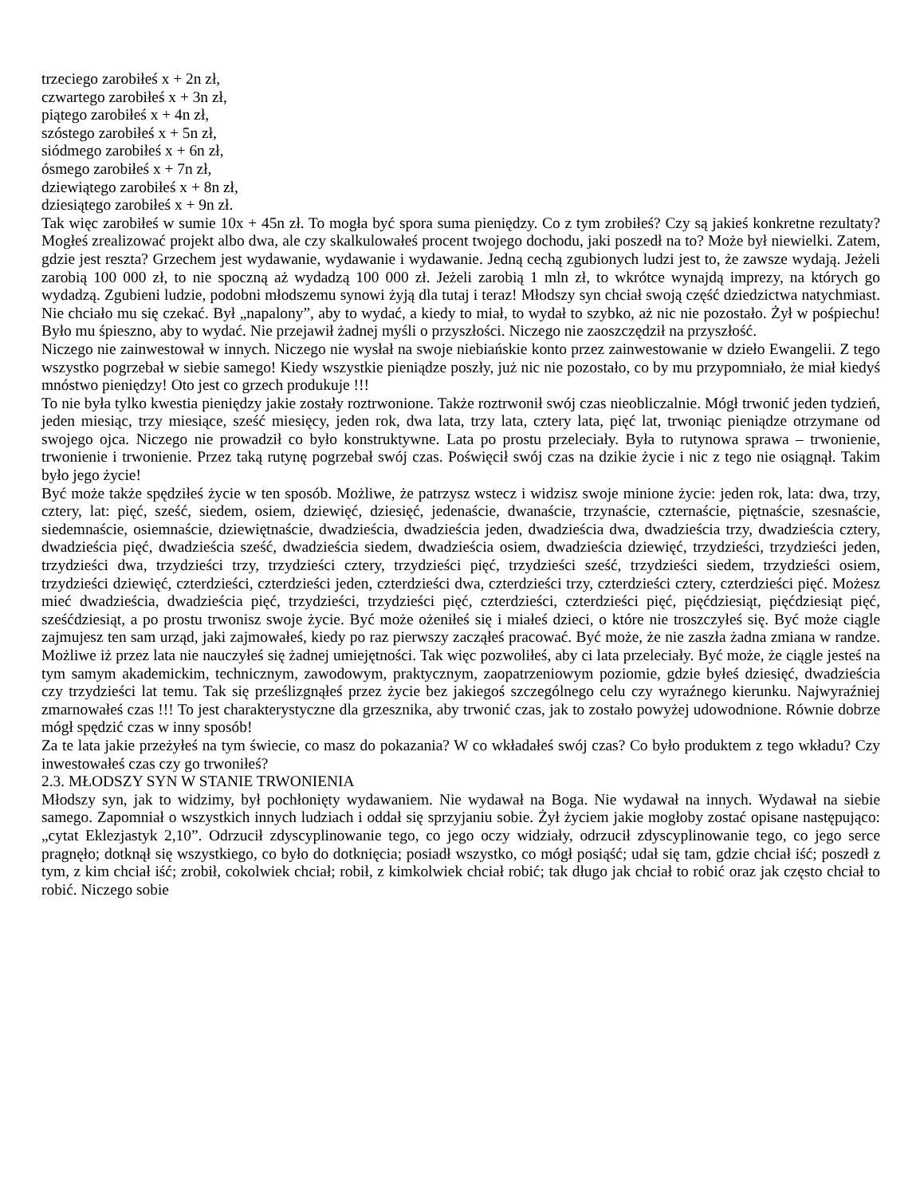trzeciego zarobiłeś x + 2n zł,
czwartego zarobiłeś x + 3n zł,
piątego zarobiłeś x + 4n zł,
szóstego zarobiłeś x + 5n zł,
siódmego zarobiłeś x + 6n zł,
ósmego zarobiłeś x + 7n zł,
dziewiątego zarobiłeś x + 8n zł,
dziesiątego zarobiłeś x + 9n zł.
Tak więc zarobiłeś w sumie 10x + 45n zł. To mogła być spora suma pieniędzy. Co z tym zrobiłeś? Czy są jakieś konkretne rezultaty? Mogłeś zrealizować projekt albo dwa, ale czy skalkulowałeś procent twojego dochodu, jaki poszedł na to? Może był niewielki. Zatem, gdzie jest reszta? Grzechem jest wydawanie, wydawanie i wydawanie. Jedną cechą zgubionych ludzi jest to, że zawsze wydają. Jeżeli zarobią 100 000 zł, to nie spoczną aż wydadzą 100 000 zł. Jeżeli zarobią 1 mln zł, to wkrótce wynajdą imprezy, na których go wydadzą. Zgubieni ludzie, podobni młodszemu synowi żyją dla tutaj i teraz! Młodszy syn chciał swoją część dziedzictwa natychmiast. Nie chciało mu się czekać. Był „napalony”, aby to wydać, a kiedy to miał, to wydał to szybko, aż nic nie pozostało. Żył w pośpiechu! Było mu śpieszno, aby to wydać. Nie przejawił żadnej myśli o przyszłości. Niczego nie zaoszczędził na przyszłość.
Niczego nie zainwestował w innych. Niczego nie wysłał na swoje niebiańskie konto przez zainwestowanie w dzieło Ewangelii. Z tego wszystko pogrzebał w siebie samego! Kiedy wszystkie pieniądze poszły, już nic nie pozostało, co by mu przypomniało, że miał kiedyś mnóstwo pieniędzy! Oto jest co grzech produkuje !!!
To nie była tylko kwestia pieniędzy jakie zostały roztrwonione. Także roztrwonił swój czas nieobliczalnie. Mógł trwonić jeden tydzień, jeden miesiąc, trzy miesiące, sześć miesięcy, jeden rok, dwa lata, trzy lata, cztery lata, pięć lat, trwoniąc pieniądze otrzymane od swojego ojca. Niczego nie prowadził co było konstruktywne. Lata po prostu przeleciały. Była to rutynowa sprawa – trwonienie, trwonienie i trwonienie. Przez taką rutynę pogrzebał swój czas. Poświęcił swój czas na dzikie życie i nic z tego nie osiągnął. Takim było jego życie!
Być może także spędziłeś życie w ten sposób. Możliwe, że patrzysz wstecz i widzisz swoje minione życie: jeden rok, lata: dwa, trzy, cztery, lat: pięć, sześć, siedem, osiem, dziewięć, dziesięć, jedenaście, dwanaście, trzynaście, czternaście, piętnaście, szesnaście, siedemnaście, osiemnaście, dziewiętnaście, dwadzieścia, dwadzieścia jeden, dwadzieścia dwa, dwadzieścia trzy, dwadzieścia cztery, dwadzieścia pięć, dwadzieścia sześć, dwadzieścia siedem, dwadzieścia osiem, dwadzieścia dziewięć, trzydzieści, trzydzieści jeden, trzydzieści dwa, trzydzieści trzy, trzydzieści cztery, trzydzieści pięć, trzydzieści sześć, trzydzieści siedem, trzydzieści osiem, trzydzieści dziewięć, czterdzieści, czterdzieści jeden, czterdzieści dwa, czterdzieści trzy, czterdzieści cztery, czterdzieści pięć. Możesz mieć dwadzieścia, dwadzieścia pięć, trzydzieści, trzydzieści pięć, czterdzieści, czterdzieści pięć, pięćdziesiąt, pięćdziesiąt pięć, sześćdziesiąt, a po prostu trwonisz swoje życie. Być może ożeniłeś się i miałeś dzieci, o które nie troszczyłeś się. Być może ciągle zajmujesz ten sam urząd, jaki zajmowałeś, kiedy po raz pierwszy zacząłeś pracować. Być może, że nie zaszła żadna zmiana w randze. Możliwe iż przez lata nie nauczyłeś się żadnej umiejętności. Tak więc pozwoliłeś, aby ci lata przeleciały. Być może, że ciągle jesteś na tym samym akademickim, technicznym, zawodowym, praktycznym, zaopatrzeniowym poziomie, gdzie byłeś dziesięć, dwadzieścia czy trzydzieści lat temu. Tak się prześlizgnąłeś przez życie bez jakiegoś szczególnego celu czy wyraźnego kierunku. Najwyraźniej zmarnowałeś czas !!! To jest charakterystyczne dla grzesznika, aby trwonić czas, jak to zostało powyżej udowodnione. Równie dobrze mógł spędzić czas w inny sposób!
Za te lata jakie przeżyłeś na tym świecie, co masz do pokazania? W co wkładałeś swój czas? Co było produktem z tego wkładu? Czy inwestowałeś czas czy go trwoniłeś?
2.3. MŁODSZY SYN W STANIE TRWONIENIA
Młodszy syn, jak to widzimy, był pochłonięty wydawaniem. Nie wydawał na Boga. Nie wydawał na innych. Wydawał na siebie samego. Zapomniał o wszystkich innych ludziach i oddał się sprzyjaniu sobie. Żył życiem jakie mogłoby zostać opisane następująco: „cytat Eklezjastyk 2,10”. Odrzucił zdyscyplinowanie tego, co jego oczy widziały, odrzucił zdyscyplinowanie tego, co jego serce pragnęło; dotknął się wszystkiego, co było do dotknięcia; posiadł wszystko, co mógł posiąść; udał się tam, gdzie chciał iść; poszedł z tym, z kim chciał iść; zrobił, cokolwiek chciał; robił, z kimkolwiek chciał robić; tak długo jak chciał to robić oraz jak często chciał to robić. Niczego sobie